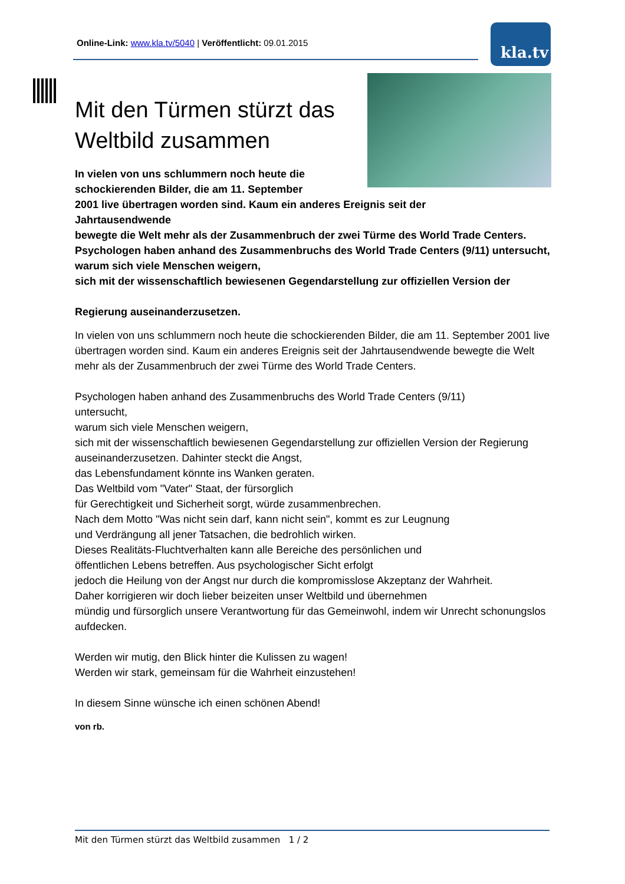Online-Link: www.kla.tv/5040 | Veröffentlicht: 09.01.2015
kla.tv
Mit den Türmen stürzt das Weltbild zusammen
In vielen von uns schlummern noch heute die schockierenden Bilder, die am 11. September
2001 live übertragen worden sind. Kaum ein anderes Ereignis seit der
Jahrtausendwende
bewegte die Welt mehr als der Zusammenbruch der zwei Türme des World Trade Centers.
Psychologen haben anhand des Zusammenbruchs des World Trade Centers (9/11) untersucht,
warum sich viele Menschen weigern,
sich mit der wissenschaftlich bewiesenen Gegendarstellung zur offiziellen Version der
Regierung auseinanderzusetzen.
In vielen von uns schlummern noch heute die schockierenden Bilder, die am 11. September 2001 live übertragen worden sind. Kaum ein anderes Ereignis seit der Jahrtausendwende bewegte die Welt mehr als der Zusammenbruch der zwei Türme des World Trade Centers.
Psychologen haben anhand des Zusammenbruchs des World Trade Centers (9/11)
untersucht,
warum sich viele Menschen weigern,
sich mit der wissenschaftlich bewiesenen Gegendarstellung zur offiziellen Version der Regierung auseinanderzusetzen. Dahinter steckt die Angst,
das Lebensfundament könnte ins Wanken geraten.
Das Weltbild vom "Vater" Staat, der fürsorglich
für Gerechtigkeit und Sicherheit sorgt, würde zusammenbrechen.
Nach dem Motto "Was nicht sein darf, kann nicht sein", kommt es zur Leugnung
und Verdrängung all jener Tatsachen, die bedrohlich wirken.
Dieses Realitäts-Fluchtverhalten kann alle Bereiche des persönlichen und
öffentlichen Lebens betreffen. Aus psychologischer Sicht erfolgt
jedoch die Heilung von der Angst nur durch die kompromisslose Akzeptanz der Wahrheit.
Daher korrigieren wir doch lieber beizeiten unser Weltbild und übernehmen
mündig und fürsorglich unsere Verantwortung für das Gemeinwohl, indem wir Unrecht schonungslos aufdecken.
Werden wir mutig, den Blick hinter die Kulissen zu wagen!
Werden wir stark, gemeinsam für die Wahrheit einzustehen!
In diesem Sinne wünsche ich einen schönen Abend!
von rb.
Mit den Türmen stürzt das Weltbild zusammen 1 / 2